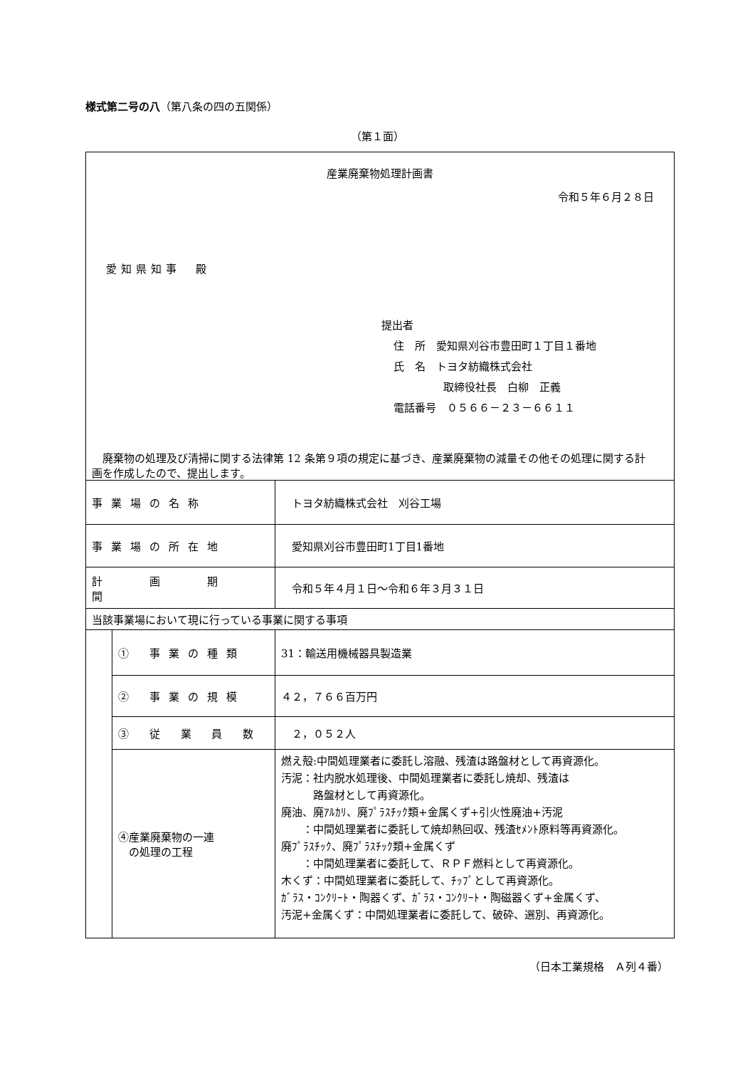様式第二号の八（第八条の四の五関係）
（第１面）
| 産業廃棄物処理計画書 令和５年６月２８日 愛知県知事 殿 提出者 住 所 愛知県刈谷市豊田町１丁目１番地 氏 名 トヨタ紡織株式会社 取締役社長 白柳 正義 電話番号 ０５６６－２３－６６１１ 廃棄物の処理及び清掃に関する法律第 12 条第９項の規定に基づき、産業廃棄物の減量その他その処理に関する計画を作成したので、提出します。 | | |
| 事業場の名称 | | トヨタ紡織株式会社 刈谷工場 |
| 事業場の所在地 | | 愛知県刈谷市豊田町1丁目1番地 |
| 計 画 期 間 | | 令和５年４月１日～令和６年３月３１日 |
| 当該事業場において現に行っている事業に関する事項 | | |
| | ① 事業の種類 | 31：輸送用機械器具製造業 |
| | ② 事業の規模 | ４２，７６６百万円 |
| | ③ 従 業 員 数 | ２，０５２人 |
| | ④産業廃棄物の一連 の処理の工程 | 燃え殻:中間処理業者に委託し溶融、残渣は路盤材として再資源化。 汚泥：社内脱水処理後、中間処理業者に委託し焼却、残渣は 路盤材として再資源化。 廃油、廃ｱﾙｶﾘ、廃ﾌﾟﾗｽﾁｯｸ類+金属くず+引火性廃油+汚泥 ：中間処理業者に委託して焼却熱回収、残渣ｾﾒﾝﾄ原料等再資源化。 廃ﾌﾟﾗｽﾁｯｸ、廃ﾌﾟﾗｽﾁｯｸ類+金属くず ：中間処理業者に委託して、ＲＰＦ燃料として再資源化。 木くず：中間処理業者に委託して、ﾁｯﾌﾟとして再資源化。 ｶﾞﾗｽ・ｺﾝｸﾘｰﾄ・陶器くず、ｶﾞﾗｽ・ｺﾝｸﾘｰﾄ・陶磁器くず+金属くず、 汚泥+金属くず：中間処理業者に委託して、破砕、選別、再資源化。 |
（日本工業規格　Ａ列４番）